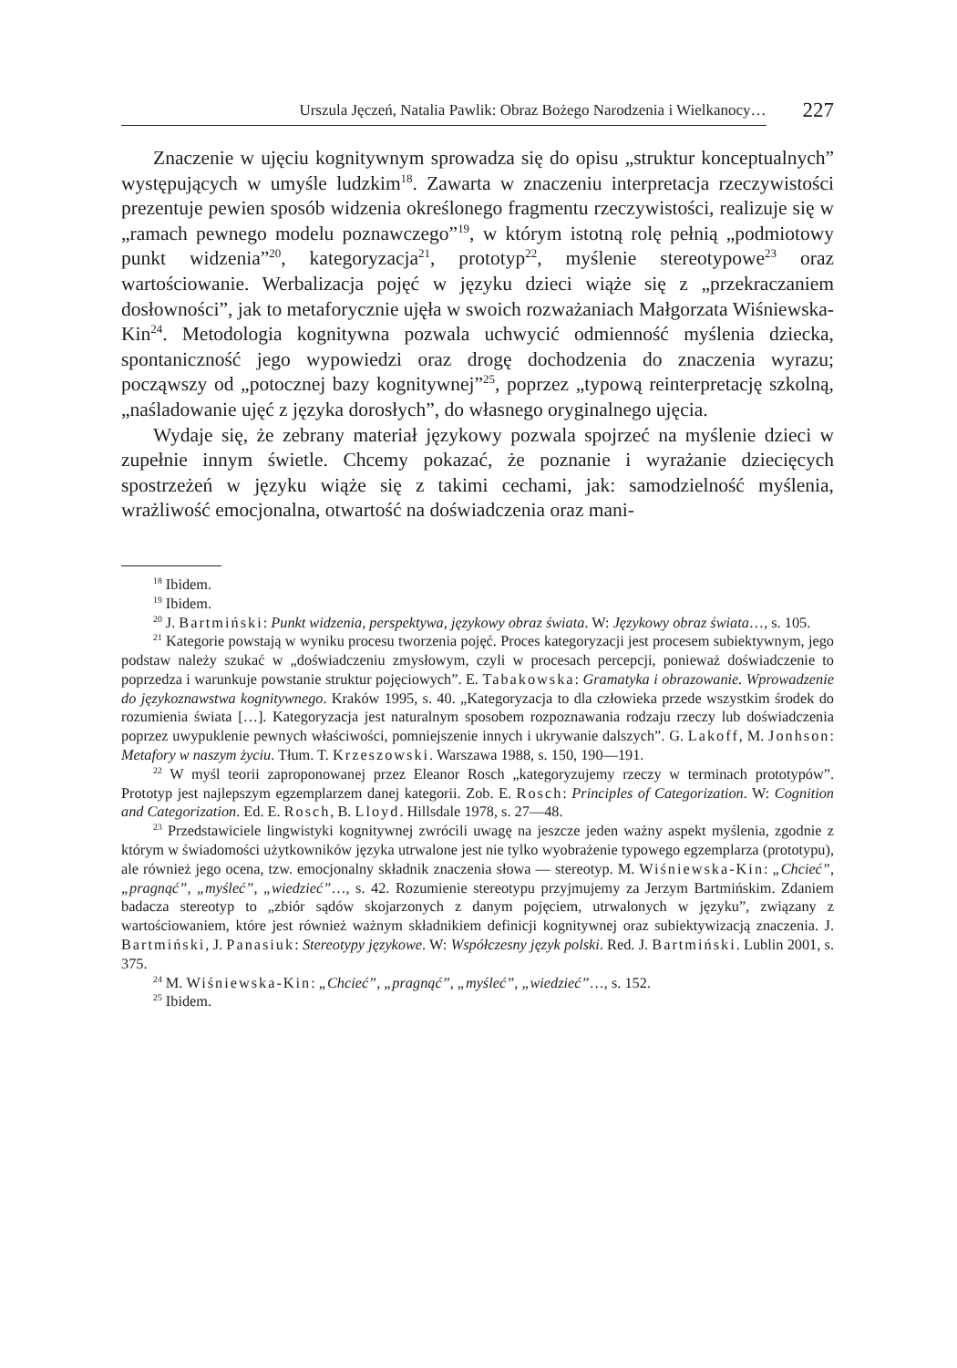Urszula Jęczeń, Natalia Pawlik: Obraz Bożego Narodzenia i Wielkanocy…
227
Znaczenie w ujęciu kognitywnym sprowadza się do opisu „struktur konceptualnych” występujących w umyśle ludzkim<sup>18</sup>. Zawarta w znaczeniu interpretacja rzeczywistości prezentuje pewien sposób widzenia określonego fragmentu rzeczywistości, realizuje się w „ramach pewnego modelu poznawczego”<sup>19</sup>, w którym istotną rolę pełnią „podmiotowy punkt widzenia”<sup>20</sup>, kategoryzacja<sup>21</sup>, prototyp<sup>22</sup>, myślenie stereotypowe<sup>23</sup> oraz wartościowanie. Werbalizacja pojęć w języku dzieci wiąże się z „przekraczaniem dosłowności”, jak to metaforycznie ujęła w swoich rozważaniach Małgorzata Wiśniewska-Kin<sup>24</sup>. Metodologia kognitywna pozwala uchwycić odmienność myślenia dziecka, spontaniczność jego wypowiedzi oraz drogę dochodzenia do znaczenia wyrazu; począwszy od „potocznej bazy kognitywnej”<sup>25</sup>, poprzez „typową reinterpretację szkolną, „naśladowanie ujęć z języka dorosłych”, do własnego oryginalnego ujęcia.
Wydaje się, że zebrany materiał językowy pozwala spojrzeć na myślenie dzieci w zupełnie innym świetle. Chcemy pokazać, że poznanie i wyrażanie dziecięcych spostrzeżeń w języku wiąże się z takimi cechami, jak: samodzielność myślenia, wrażliwość emocjonalna, otwartość na doświadczenia oraz mani-
<sup>18</sup> Ibidem.
<sup>19</sup> Ibidem.
<sup>20</sup> J. Bartmiński: Punkt widzenia, perspektywa, językowy obraz świata. W: Językowy obraz świata…, s. 105.
<sup>21</sup> Kategorie powstają w wyniku procesu tworzenia pojęć. Proces kategoryzacji jest procesem subiektywnym, jego podstaw należy szukać w „doświadczeniu zmysłowym, czyli w procesach percepcji, ponieważ doświadczenie to poprzedza i warunkuje powstanie struktur pojęciowych”. E. Tabakowska: Gramatyka i obrazowanie. Wprowadzenie do językoznawstwa kognitywnego. Kraków 1995, s. 40. „Kategoryzacja to dla człowieka przede wszystkim środek do rozumienia świata […]. Kategoryzacja jest naturalnym sposobem rozpoznawania rodzaju rzeczy lub doświadczenia poprzez uwypuklenie pewnych właściwości, pomniejszenie innych i ukrywanie dalszych”. G. Lakoff, M. Jonhson: Metafory w naszym życiu. Tłum. T. Krzeszowski. Warszawa 1988, s. 150, 190—191.
<sup>22</sup> W myśl teorii zaproponowanej przez Eleanor Rosch „kategoryzujemy rzeczy w terminach prototypów”. Prototyp jest najlepszym egzemplarzem danej kategorii. Zob. E. Rosch: Principles of Categorization. W: Cognition and Categorization. Ed. E. Rosch, B. Lloyd. Hillsdale 1978, s. 27—48.
<sup>23</sup> Przedstawiciele lingwistyki kognitywnej zwrócili uwagę na jeszcze jeden ważny aspekt myślenia, zgodnie z którym w świadomości użytkowników języka utrwalone jest nie tylko wyobrażenie typowego egzemplarza (prototypu), ale również jego ocena, tzw. emocjonalny składnik znaczenia słowa — stereotyp. M. Wiśniewska-Kin: „Chcieć”, „pragnąć”, „myśleć”, „wiedzieć”…, s. 42. Rozumienie stereotypu przyjmujemy za Jerzym Bartmińskim. Zdaniem badacza stereotyp to „zbiór sądów skojarzonych z danym pojęciem, utrwalonych w języku”, związany z wartościowaniem, które jest również ważnym składnikiem definicji kognitywnej oraz subiektywizacją znaczenia. J. Bartmiński, J. Panasiuk: Stereotypy językowe. W: Współczesny język polski. Red. J. Bartmiński. Lublin 2001, s. 375.
<sup>24</sup> M. Wiśniewska-Kin: „Chcieć”, „pragnąć”, „myśleć”, „wiedzieć”…, s. 152.
<sup>25</sup> Ibidem.